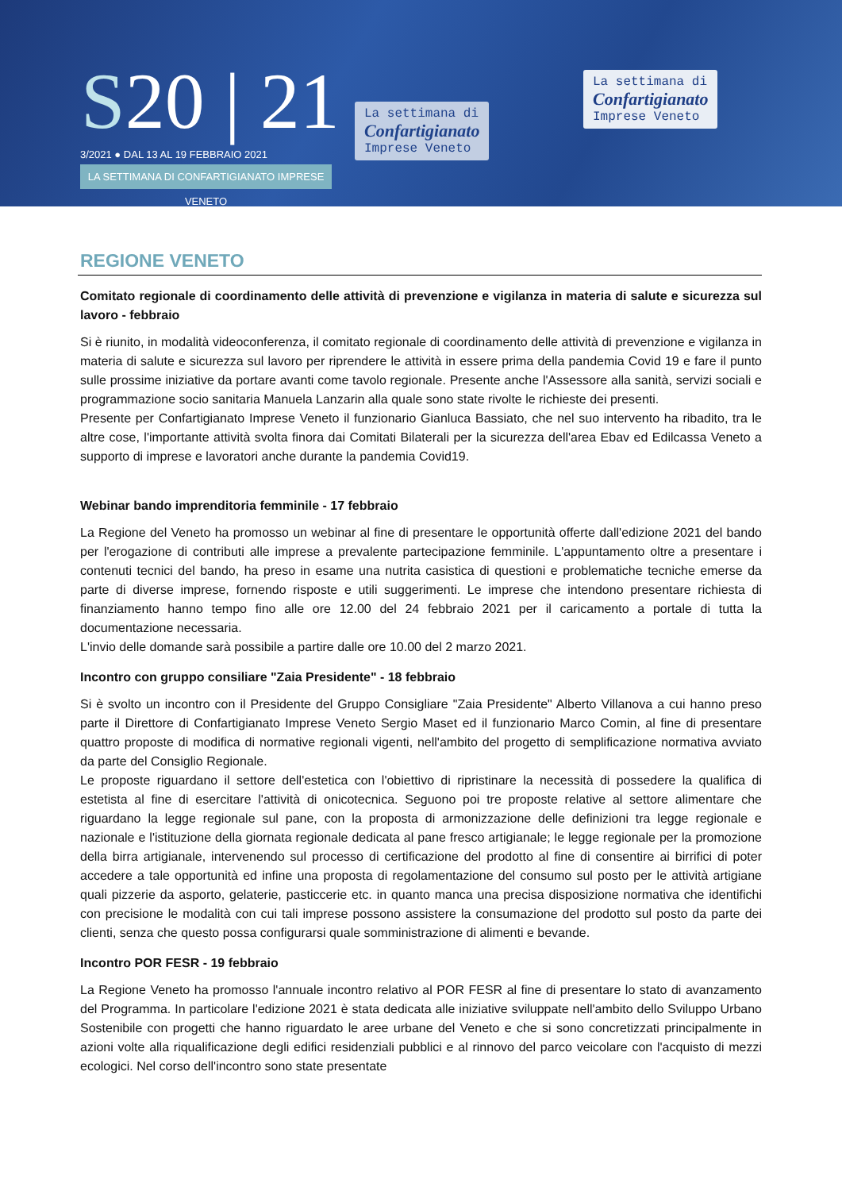S20 | 21
3/2021 ● DAL 13 AL 19 FEBBRAIO 2021
LA SETTIMANA DI CONFARTIGIANATO IMPRESE VENETO
La settimana di
Confartigianato
Imprese Veneto
La settimana di
Confartigianato
Imprese Veneto
REGIONE VENETO
Comitato regionale di coordinamento delle attività di prevenzione e vigilanza in materia di salute e sicurezza sul lavoro - febbraio
Si è riunito, in modalità videoconferenza, il comitato regionale di coordinamento delle attività di prevenzione e vigilanza in materia di salute e sicurezza sul lavoro per riprendere le attività in essere prima della pandemia Covid 19 e fare il punto sulle prossime iniziative da portare avanti come tavolo regionale. Presente anche l'Assessore alla sanità, servizi sociali e programmazione socio sanitaria Manuela Lanzarin alla quale sono state rivolte le richieste dei presenti.
Presente per Confartigianato Imprese Veneto il funzionario Gianluca Bassiato, che nel suo intervento ha ribadito, tra le altre cose, l'importante attività svolta finora dai Comitati Bilaterali per la sicurezza dell'area Ebav ed Edilcassa Veneto a supporto di imprese e lavoratori anche durante la pandemia Covid19.
Webinar bando imprenditoria femminile - 17 febbraio
La Regione del Veneto ha promosso un webinar al fine di presentare le opportunità offerte dall'edizione 2021 del bando per l'erogazione di contributi alle imprese a prevalente partecipazione femminile. L'appuntamento oltre a presentare i contenuti tecnici del bando, ha preso in esame una nutrita casistica di questioni e problematiche tecniche emerse da parte di diverse imprese, fornendo risposte e utili suggerimenti. Le imprese che intendono presentare richiesta di finanziamento hanno tempo fino alle ore 12.00 del 24 febbraio 2021 per il caricamento a portale di tutta la documentazione necessaria.
L'invio delle domande sarà possibile a partire dalle ore 10.00 del 2 marzo 2021.
Incontro con gruppo consiliare "Zaia Presidente" - 18 febbraio
Si è svolto un incontro con il Presidente del Gruppo Consigliare "Zaia Presidente" Alberto Villanova a cui hanno preso parte il Direttore di Confartigianato Imprese Veneto Sergio Maset ed il funzionario Marco Comin, al fine di presentare quattro proposte di modifica di normative regionali vigenti, nell'ambito del progetto di semplificazione normativa avviato da parte del Consiglio Regionale.
Le proposte riguardano il settore dell'estetica con l'obiettivo di ripristinare la necessità di possedere la qualifica di estetista al fine di esercitare l'attività di onicotecnica. Seguono poi tre proposte relative al settore alimentare che riguardano la legge regionale sul pane, con la proposta di armonizzazione delle definizioni tra legge regionale e nazionale e l'istituzione della giornata regionale dedicata al pane fresco artigianale; le legge regionale per la promozione della birra artigianale, intervenendo sul processo di certificazione del prodotto al fine di consentire ai birrifici di poter accedere a tale opportunità ed infine una proposta di regolamentazione del consumo sul posto per le attività artigiane quali pizzerie da asporto, gelaterie, pasticcerie etc. in quanto manca una precisa disposizione normativa che identifichi con precisione le modalità con cui tali imprese possono assistere la consumazione del prodotto sul posto da parte dei clienti, senza che questo possa configurarsi quale somministrazione di alimenti e bevande.
Incontro POR FESR - 19 febbraio
La Regione Veneto ha promosso l'annuale incontro relativo al POR FESR al fine di presentare lo stato di avanzamento del Programma. In particolare l'edizione 2021 è stata dedicata alle iniziative sviluppate nell'ambito dello Sviluppo Urbano Sostenibile con progetti che hanno riguardato le aree urbane del Veneto e che si sono concretizzati principalmente in azioni volte alla riqualificazione degli edifici residenziali pubblici e al rinnovo del parco veicolare con l'acquisto di mezzi ecologici. Nel corso dell'incontro sono state presentate